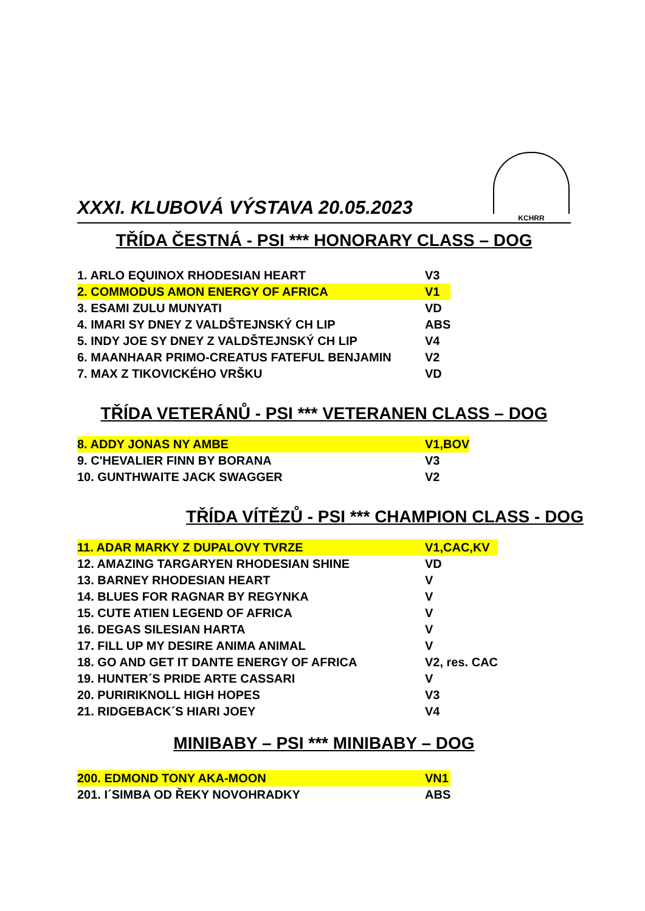XXXI. KLUBOVÁ VÝSTAVA 20.05.2023
KCHRR
TŘÍDA ČESTNÁ - PSI *** HONORARY CLASS – DOG
| 1. ARLO EQUINOX RHODESIAN HEART | V3 |
| 2. COMMODUS AMON ENERGY OF AFRICA | V1 |
| 3. ESAMI ZULU MUNYATI | VD |
| 4. IMARI SY DNEY Z VALDŠTEJNSKÝ CH LIP | ABS |
| 5. INDY JOE SY DNEY Z VALDŠTEJNSKÝ CH LIP | V4 |
| 6. MAANHAAR PRIMO-CREATUS FATEFUL BENJAMIN | V2 |
| 7. MAX Z TIKOVICKÉHO VRŠKU | VD |
TŘÍDA VETERÁNŮ - PSI *** VETERANEN CLASS – DOG
| 8. ADDY JONAS NY AMBE | V1,BOV |
| 9. C'HEVALIER FINN BY BORANA | V3 |
| 10. GUNTHWAITE JACK SWAGGER | V2 |
TŘÍDA VÍTĚZŮ - PSI *** CHAMPION CLASS - DOG
| 11. ADAR MARKY Z DUPALOVY TVRZE | V1,CAC,KV |
| 12. AMAZING TARGARYEN RHODESIAN SHINE | VD |
| 13. BARNEY RHODESIAN HEART | V |
| 14. BLUES FOR RAGNAR BY REGYNKA | V |
| 15. CUTE ATIEN LEGEND OF AFRICA | V |
| 16. DEGAS SILESIAN HARTA | V |
| 17. FILL UP MY DESIRE ANIMA ANIMAL | V |
| 18. GO AND GET IT DANTE ENERGY OF AFRICA | V2, res. CAC |
| 19. HUNTER´S PRIDE ARTE CASSARI | V |
| 20. PURIRIKNOLL HIGH HOPES | V3 |
| 21. RIDGEBACK´S HIARI JOEY | V4 |
MINIBABY – PSI *** MINIBABY – DOG
| 200. EDMOND TONY AKA-MOON | VN1 |
| 201. I´SIMBA OD ŘEKY NOVOHRADKY | ABS |